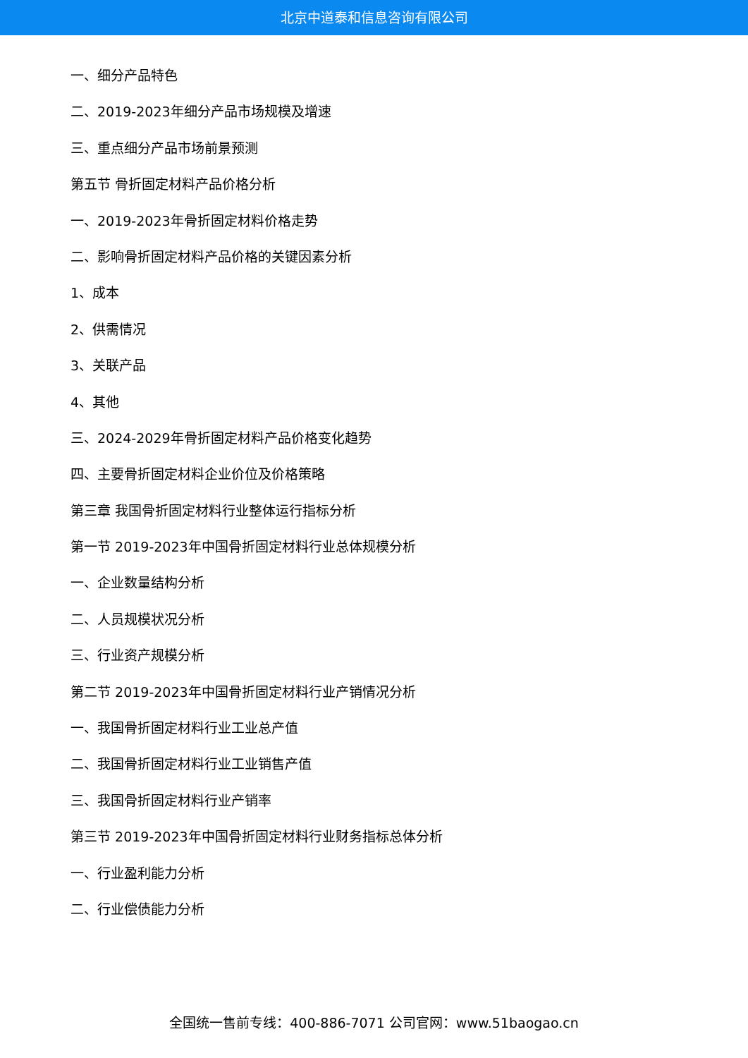北京中道泰和信息咨询有限公司
一、细分产品特色
二、2019-2023年细分产品市场规模及增速
三、重点细分产品市场前景预测
第五节 骨折固定材料产品价格分析
一、2019-2023年骨折固定材料价格走势
二、影响骨折固定材料产品价格的关键因素分析
1、成本
2、供需情况
3、关联产品
4、其他
三、2024-2029年骨折固定材料产品价格变化趋势
四、主要骨折固定材料企业价位及价格策略
第三章 我国骨折固定材料行业整体运行指标分析
第一节 2019-2023年中国骨折固定材料行业总体规模分析
一、企业数量结构分析
二、人员规模状况分析
三、行业资产规模分析
第二节 2019-2023年中国骨折固定材料行业产销情况分析
一、我国骨折固定材料行业工业总产值
二、我国骨折固定材料行业工业销售产值
三、我国骨折固定材料行业产销率
第三节 2019-2023年中国骨折固定材料行业财务指标总体分析
一、行业盈利能力分析
二、行业偿债能力分析
全国统一售前专线：400-886-7071 公司官网：www.51baogao.cn